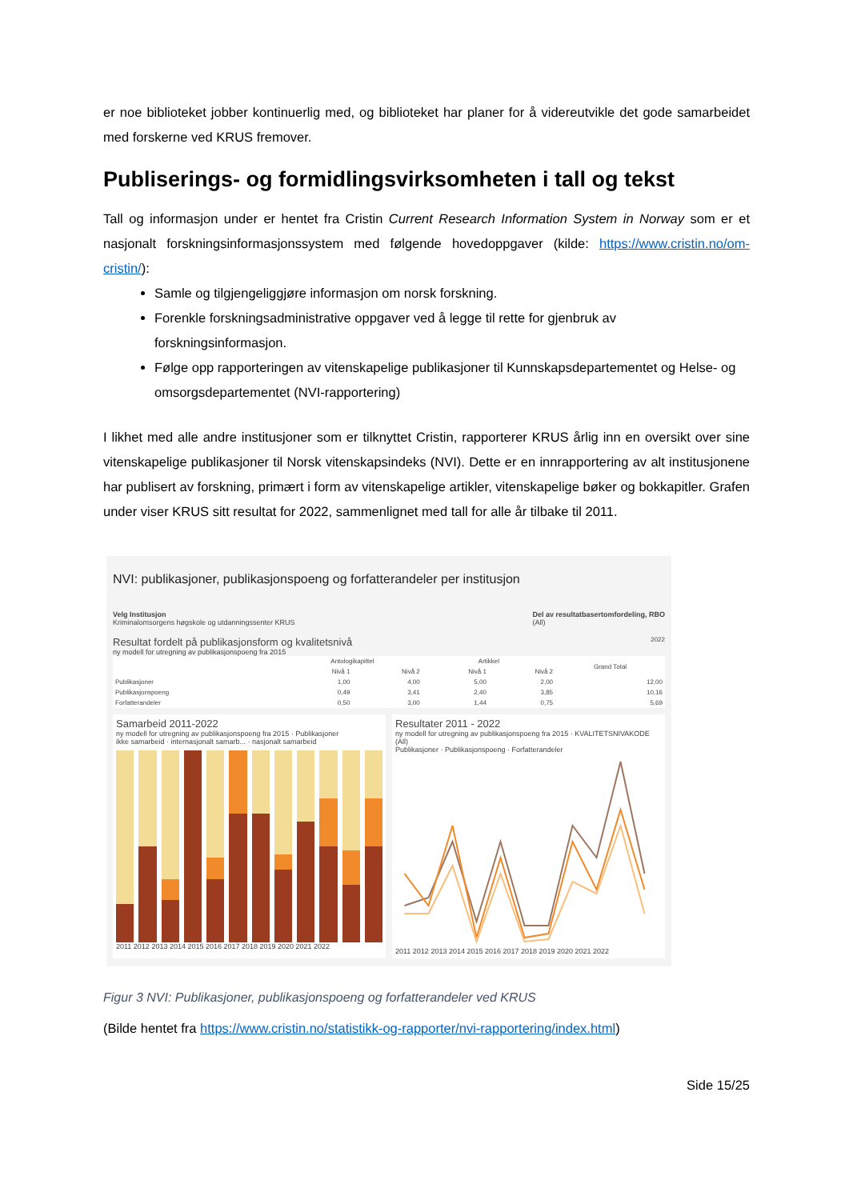er noe biblioteket jobber kontinuerlig med, og biblioteket har planer for å videreutvikle det gode samarbeidet med forskerne ved KRUS fremover.
Publiserings- og formidlingsvirksomheten i tall og tekst
Tall og informasjon under er hentet fra Cristin Current Research Information System in Norway som er et nasjonalt forskningsinformasjonssystem med følgende hovedoppgaver (kilde: https://www.cristin.no/om-cristin/):
Samle og tilgjengeliggjøre informasjon om norsk forskning.
Forenkle forskningsadministrative oppgaver ved å legge til rette for gjenbruk av forskningsinformasjon.
Følge opp rapporteringen av vitenskapelige publikasjoner til Kunnskapsdepartementet og Helse- og omsorgsdepartementet (NVI-rapportering)
I likhet med alle andre institusjoner som er tilknyttet Cristin, rapporterer KRUS årlig inn en oversikt over sine vitenskapelige publikasjoner til Norsk vitenskapsindeks (NVI). Dette er en innrapportering av alt institusjonene har publisert av forskning, primært i form av vitenskapelige artikler, vitenskapelige bøker og bokkapitler. Grafen under viser KRUS sitt resultat for 2022, sammenlignet med tall for alle år tilbake til 2011.
NVI: publikasjoner, publikasjonspoeng og forfatterandeler per institusjon
Velg Institusjon
Kriminalomsorgens høgskole og utdanningssenter KRUS
Del av resultatbasertomfordeling, RBO
(All)
Resultat fordelt på publikasjonsform og kvalitetsnivå 2022
ny modell for utregning av publikasjonspoeng fra 2015
| | Antologikapittel | | Artikkel | | Grand Total |
| --- | --- | --- | --- | --- | --- |
| | Nivå 1 | Nivå 2 | Nivå 1 | Nivå 2 | |
| Publikasjoner | 1,00 | 4,00 | 5,00 | 2,00 | 12,00 |
| Publikasjonspoeng | 0,49 | 3,41 | 2,40 | 3,85 | 10,16 |
| Forfatterandeler | 0,50 | 3,00 | 1,44 | 0,75 | 5,69 |
Samarbeid 2011-2022
ny modell for utregning av publikasjonspoeng fra 2015 · Publikasjoner
ikke samarbeid · internasjonalt samarb... · nasjonalt samarbeid
2011 2012 2013 2014 2015 2016 2017 2018 2019 2020 2021 2022
Resultater 2011 - 2022
ny modell for utregning av publikasjonspoeng fra 2015 · KVALITETSNIVAKODE (All)
Publikasjoner · Publikasjonspoeng · Forfatterandeler
2011 2012 2013 2014 2015 2016 2017 2018 2019 2020 2021 2022
Figur 3 NVI: Publikasjoner, publikasjonspoeng og forfatterandeler ved KRUS
(Bilde hentet fra https://www.cristin.no/statistikk-og-rapporter/nvi-rapportering/index.html)
Side 15/25